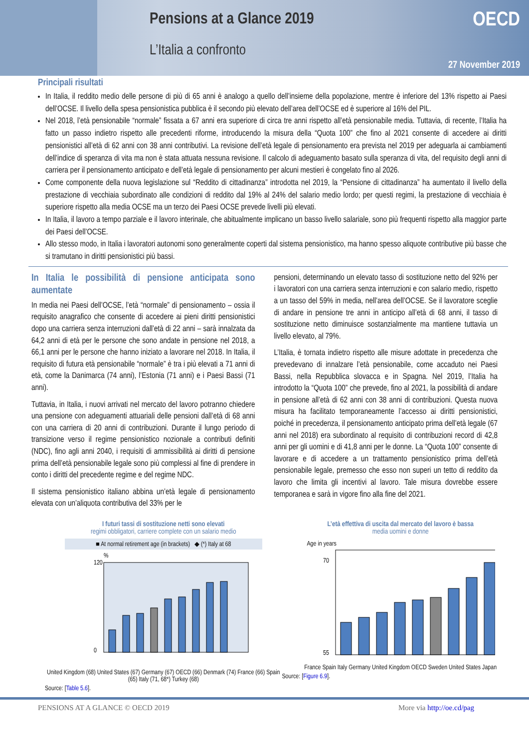Pensions at a Glance 2019
L’Italia a confronto
OECD
27 November 2019
Principali risultati
In Italia, il reddito medio delle persone di più di 65 anni è analogo a quello dell’insieme della popolazione, mentre è inferiore del 13% rispetto ai Paesi dell’OCSE. Il livello della spesa pensionistica pubblica è il secondo più elevato dell’area dell’OCSE ed è superiore al 16% del PIL.
Nel 2018, l’età pensionabile “normale” fissata a 67 anni era superiore di circa tre anni rispetto all’età pensionabile media. Tuttavia, di recente, l’Italia ha fatto un passo indietro rispetto alle precedenti riforme, introducendo la misura della “Quota 100” che fino al 2021 consente di accedere ai diritti pensionistici all’età di 62 anni con 38 anni contributivi. La revisione dell’età legale di pensionamento era prevista nel 2019 per adeguarla ai cambiamenti dell’indice di speranza di vita ma non è stata attuata nessuna revisione. Il calcolo di adeguamento basato sulla speranza di vita, del requisito degli anni di carriera per il pensionamento anticipato e dell’età legale di pensionamento per alcuni mestieri è congelato fino al 2026.
Come componente della nuova legislazione sul “Reddito di cittadinanza” introdotta nel 2019, la “Pensione di cittadinanza” ha aumentato il livello della prestazione di vecchiaia subordinato alle condizioni di reddito dal 19% al 24% del salario medio lordo; per questi regimi, la prestazione di vecchiaia è superiore rispetto alla media OCSE ma un terzo dei Paesi OCSE prevede livelli più elevati.
In Italia, il lavoro a tempo parziale e il lavoro interinale, che abitualmente implicano un basso livello salariale, sono più frequenti rispetto alla maggior parte dei Paesi dell’OCSE.
Allo stesso modo, in Italia i lavoratori autonomi sono generalmente coperti dal sistema pensionistico, ma hanno spesso aliquote contributive più basse che si tramutano in diritti pensionistici più bassi.
In Italia le possibilità di pensione anticipata sono aumentate
In media nei Paesi dell’OCSE, l’età “normale” di pensionamento – ossia il requisito anagrafico che consente di accedere ai pieni diritti pensionistici dopo una carriera senza interruzioni dall’età di 22 anni – sarà innalzata da 64,2 anni di età per le persone che sono andate in pensione nel 2018, a 66,1 anni per le persone che hanno iniziato a lavorare nel 2018. In Italia, il requisito di futura età pensionabile “normale” è tra i più elevati a 71 anni di età, come la Danimarca (74 anni), l’Estonia (71 anni) e i Paesi Bassi (71 anni).
Tuttavia, in Italia, i nuovi arrivati nel mercato del lavoro potranno chiedere una pensione con adeguamenti attuariali delle pensioni dall’età di 68 anni con una carriera di 20 anni di contribuzioni. Durante il lungo periodo di transizione verso il regime pensionistico nozionale a contributi definiti (NDC), fino agli anni 2040, i requisiti di ammissibilità ai diritti di pensione prima dell’età pensionabile legale sono più complessi al fine di prendere in conto i diritti del precedente regime e del regime NDC.
Il sistema pensionistico italiano abbina un’età legale di pensionamento elevata con un’aliquota contributiva del 33% per le
pensioni, determinando un elevato tasso di sostituzione netto del 92% per i lavoratori con una carriera senza interruzioni e con salario medio, rispetto a un tasso del 59% in media, nell’area dell’OCSE. Se il lavoratore sceglie di andare in pensione tre anni in anticipo all’età di 68 anni, il tasso di sostituzione netto diminuisce sostanzialmente ma mantiene tuttavia un livello elevato, al 79%.
L’Italia, è tornata indietro rispetto alle misure adottate in precedenza che prevedevano di innalzare l’età pensionabile, come accaduto nei Paesi Bassi, nella Repubblica slovacca e in Spagna. Nel 2019, l’Italia ha introdotto la “Quota 100” che prevede, fino al 2021, la possibilità di andare in pensione all’età di 62 anni con 38 anni di contribuzioni. Questa nuova misura ha facilitato temporaneamente l’accesso ai diritti pensionistici, poiché in precedenza, il pensionamento anticipato prima dell’età legale (67 anni nel 2018) era subordinato al requisito di contribuzioni record di 42,8 anni per gli uomini e di 41,8 anni per le donne. La “Quota 100” consente di lavorare e di accedere a un trattamento pensionistico prima dell’età pensionabile legale, premesso che esso non superi un tetto di reddito da lavoro che limita gli incentivi al lavoro. Tale misura dovrebbe essere temporanea e sarà in vigore fino alla fine del 2021.
I futuri tassi di sostituzione netti sono elevati
regimi obbligatori, carriere complete con un salario medio
■ At normal retirement age (in brackets) ◆ (*) Italy at 68
%
120
0
United Kingdom (68) United States (67) Germany (67) OECD (66) Denmark (74) France (66) Spain (65) Italy (71, 68*) Turkey (68)
Source: [Table 5.6].
L’età effettiva di uscita dal mercato del lavoro è bassa
media uomini e donne
Age in years
70
55
France Spain Italy Germany United Kingdom OECD Sweden United States Japan
Source: [Figure 6.9].
PENSIONS AT A GLANCE © OECD 2019 More via http://oe.cd/pag